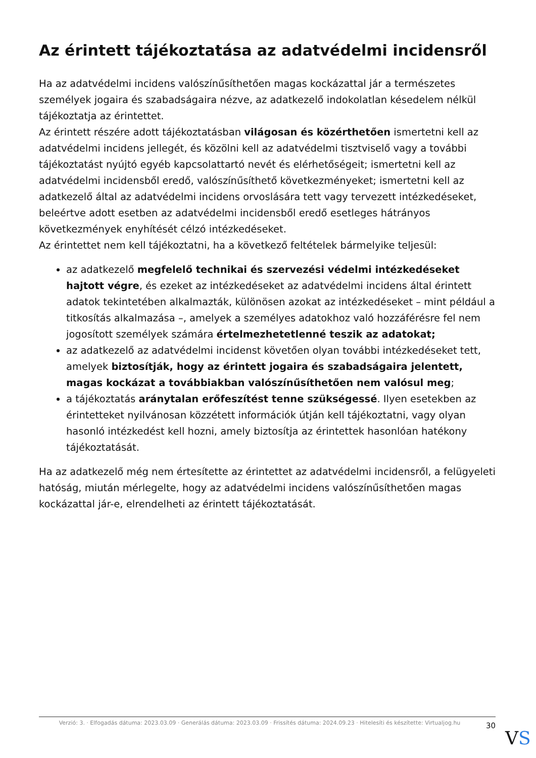Az érintett tájékoztatása az adatvédelmi incidensről
Ha az adatvédelmi incidens valószínűsíthetően magas kockázattal jár a természetes személyek jogaira és szabadságaira nézve, az adatkezelő indokolatlan késedelem nélkül tájékoztatja az érintettet.
Az érintett részére adott tájékoztatásban világosan és közérthetően ismertetni kell az adatvédelmi incidens jellegét, és közölni kell az adatvédelmi tisztviselő vagy a további tájékoztatást nyújtó egyéb kapcsolattartó nevét és elérhetőségeit; ismertetni kell az adatvédelmi incidensből eredő, valószínűsíthető következményeket; ismertetni kell az adatkezelő által az adatvédelmi incidens orvoslására tett vagy tervezett intézkedéseket, beleértve adott esetben az adatvédelmi incidensből eredő esetleges hátrányos következmények enyhítését célzó intézkedéseket.
Az érintettet nem kell tájékoztatni, ha a következő feltételek bármelyike teljesül:
az adatkezelő megfelelő technikai és szervezési védelmi intézkedéseket hajtott végre, és ezeket az intézkedéseket az adatvédelmi incidens által érintett adatok tekintetében alkalmazták, különösen azokat az intézkedéseket – mint például a titkosítás alkalmazása –, amelyek a személyes adatokhoz való hozzáférésre fel nem jogosított személyek számára értelmezhetetlenné teszik az adatokat;
az adatkezelő az adatvédelmi incidenst követően olyan további intézkedéseket tett, amelyek biztosítják, hogy az érintett jogaira és szabadságaira jelentett, magas kockázat a továbbiakban valószínűsíthetően nem valósul meg;
a tájékoztatás aránytalan erőfeszítést tenne szükségessé. Ilyen esetekben az érintetteket nyilvánosan közzétett információk útján kell tájékoztatni, vagy olyan hasonló intézkedést kell hozni, amely biztosítja az érintettek hasonlóan hatékony tájékoztatását.
Ha az adatkezelő még nem értesítette az érintettet az adatvédelmi incidensről, a felügyeleti hatóság, miután mérlegelte, hogy az adatvédelmi incidens valószínűsíthetően magas kockázattal jár-e, elrendelheti az érintett tájékoztatását.
Verzió: 3. · Elfogadás dátuma: 2023.03.09 · Generálás dátuma: 2023.03.09 · Frissítés dátuma: 2024.09.23 · Hitelesíti és készítette: Virtualjog.hu
30
VS